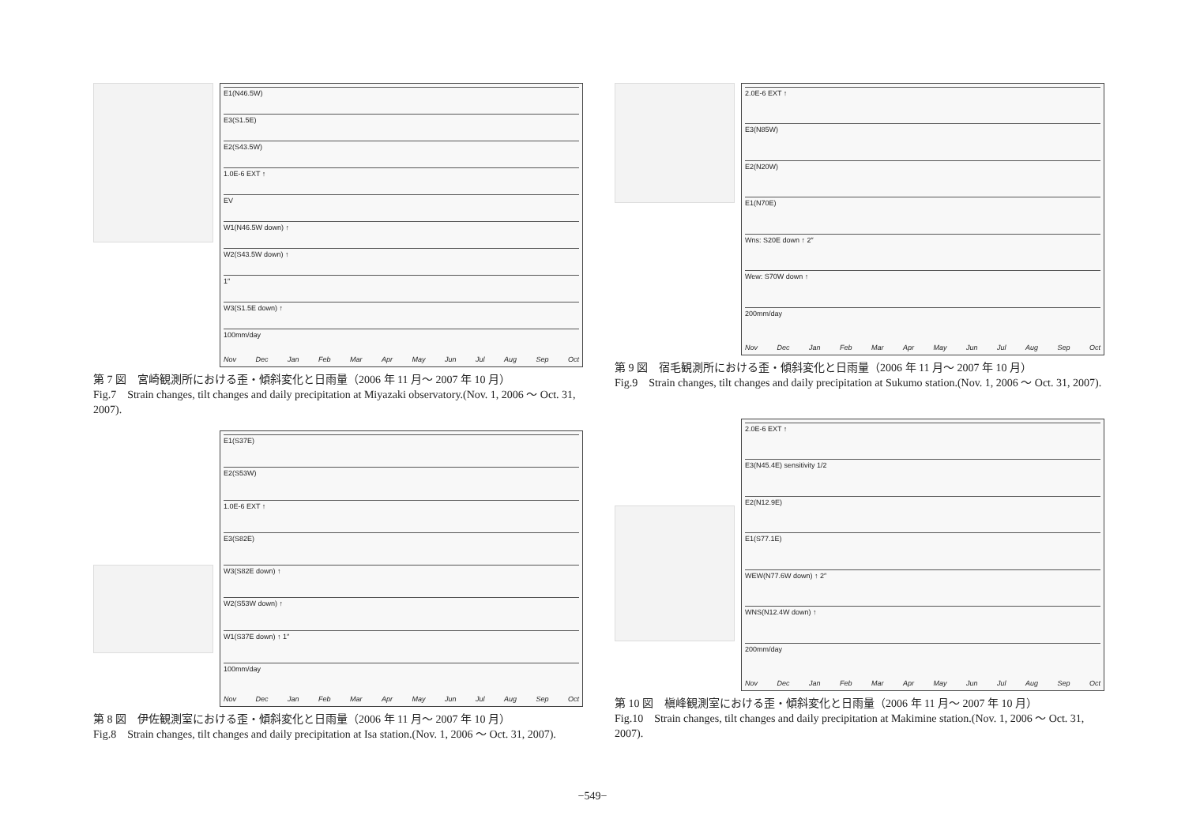E1(N46.5W)
E3(S1.5E)
E2(S43.5W)
1.0E-6 EXT ↑
EV
W1(N46.5W down) ↑
W2(S43.5W down) ↑
1″
W3(S1.5E down) ↑
100mm/day
Nov Dec Jan Feb Mar Apr May Jun Jul Aug Sep Oct
第 7 図　宮崎観測所における歪・傾斜変化と日雨量（2006 年 11 月～ 2007 年 10 月）
Fig.7　Strain changes, tilt changes and daily precipitation at Miyazaki observatory.(Nov. 1, 2006 ～ Oct. 31, 2007).
E1(S37E)
E2(S53W)
1.0E-6 EXT ↑
E3(S82E)
W3(S82E down) ↑
W2(S53W down) ↑
W1(S37E down) ↑ 1″
100mm/day
Nov Dec Jan Feb Mar Apr May Jun Jul Aug Sep Oct
第 8 図　伊佐観測室における歪・傾斜変化と日雨量（2006 年 11 月～ 2007 年 10 月）
Fig.8　Strain changes, tilt changes and daily precipitation at Isa station.(Nov. 1, 2006 ～ Oct. 31, 2007).
2.0E-6 EXT ↑
E3(N85W)
E2(N20W)
E1(N70E)
Wns: S20E down ↑ 2″
Wew: S70W down ↑
200mm/day
Nov Dec Jan Feb Mar Apr May Jun Jul Aug Sep Oct
第 9 図　宿毛観測所における歪・傾斜変化と日雨量（2006 年 11 月～ 2007 年 10 月）
Fig.9　Strain changes, tilt changes and daily precipitation at Sukumo station.(Nov. 1, 2006 ～ Oct. 31, 2007).
2.0E-6 EXT ↑
E3(N45.4E) sensitivity 1/2
E2(N12.9E)
E1(S77.1E)
WEW(N77.6W down) ↑ 2″
WNS(N12.4W down) ↑
200mm/day
Nov Dec Jan Feb Mar Apr May Jun Jul Aug Sep Oct
第 10 図　槇峰観測室における歪・傾斜変化と日雨量（2006 年 11 月～ 2007 年 10 月）
Fig.10　Strain changes, tilt changes and daily precipitation at Makimine station.(Nov. 1, 2006 ～ Oct. 31, 2007).
−549−